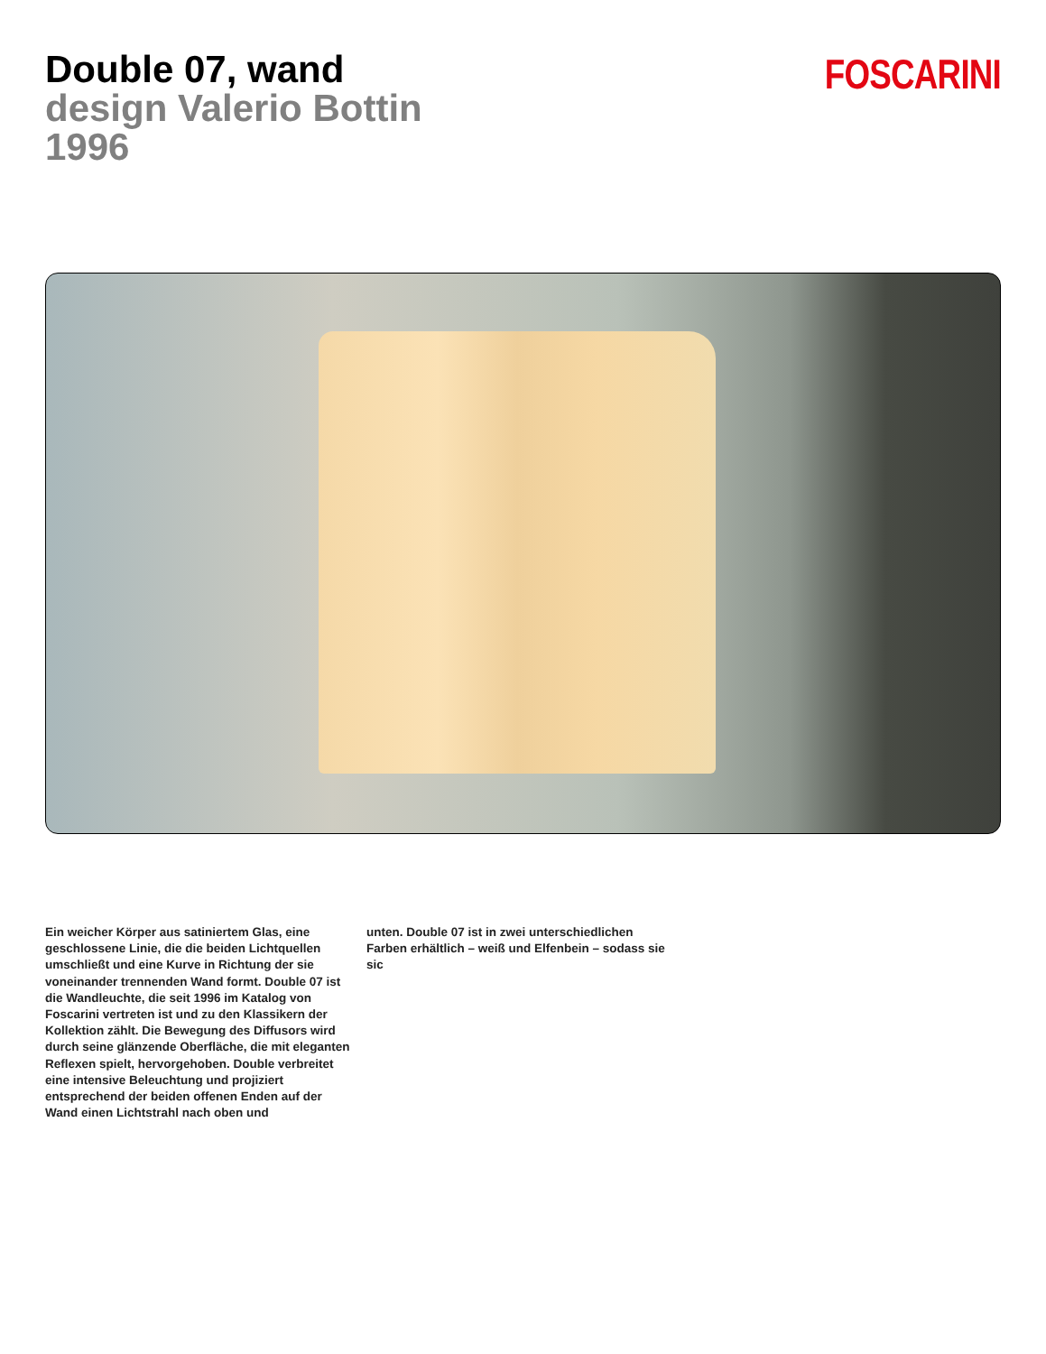Double 07, wand
design Valerio Bottin
1996
FOSCARINI
Ein weicher Körper aus satiniertem Glas, eine geschlossene Linie, die die beiden Lichtquellen umschließt und eine Kurve in Richtung der sie voneinander trennenden Wand formt. Double 07 ist die Wandleuchte, die seit 1996 im Katalog von Foscarini vertreten ist und zu den Klassikern der Kollektion zählt. Die Bewegung des Diffusors wird durch seine glänzende Oberfläche, die mit eleganten Reflexen spielt, hervorgehoben. Double verbreitet eine intensive Beleuchtung und projiziert entsprechend der beiden offenen Enden auf der Wand einen Lichtstrahl nach oben und
unten. Double 07 ist in zwei unterschiedlichen Farben erhältlich – weiß und Elfenbein – sodass sie sic